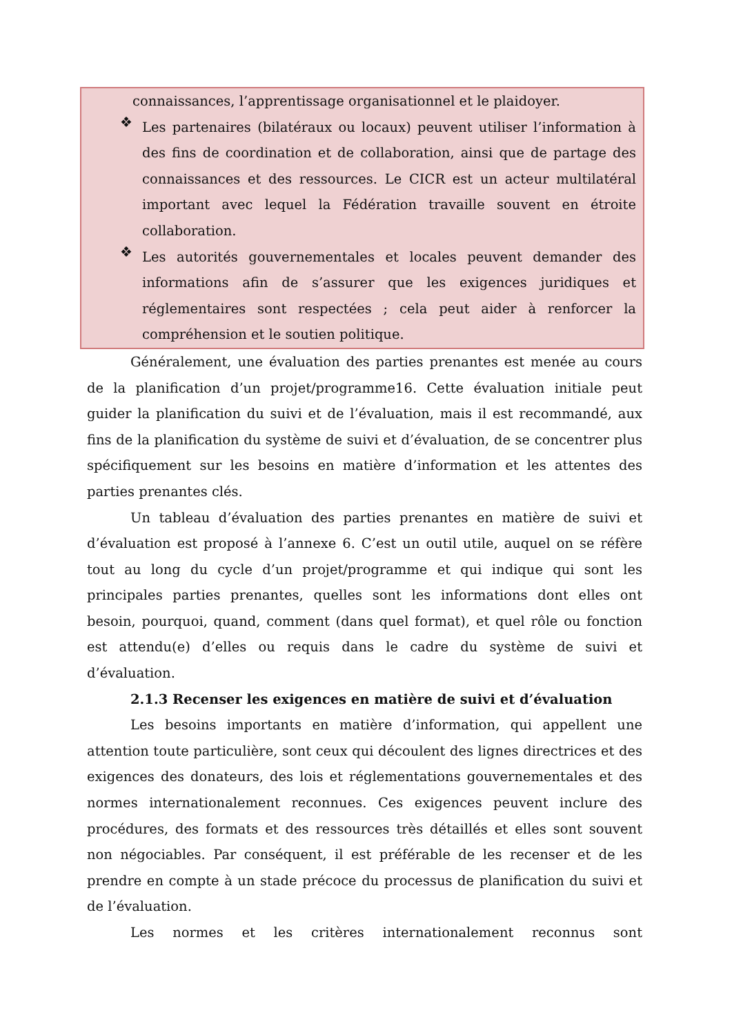connaissances, l’apprentissage organisationnel et le plaidoyer.
❖
Les partenaires (bilatéraux ou locaux) peuvent utiliser l’information à des fins de coordination et de collaboration, ainsi que de partage des connaissances et des ressources. Le CICR est un acteur multilatéral important avec lequel la Fédération travaille souvent en étroite collaboration.
❖
Les autorités gouvernementales et locales peuvent demander des informations afin de s’assurer que les exigences juridiques et réglementaires sont respectées ; cela peut aider à renforcer la compréhension et le soutien politique.
Généralement, une évaluation des parties prenantes est menée au cours de la planification d’un projet/programme16. Cette évaluation initiale peut guider la planification du suivi et de l’évaluation, mais il est recommandé, aux fins de la planification du système de suivi et d’évaluation, de se concentrer plus spécifiquement sur les besoins en matière d’information et les attentes des parties prenantes clés.
Un tableau d’évaluation des parties prenantes en matière de suivi et d’évaluation est proposé à l’annexe 6. C’est un outil utile, auquel on se réfère tout au long du cycle d’un projet/programme et qui indique qui sont les principales parties prenantes, quelles sont les informations dont elles ont besoin, pourquoi, quand, comment (dans quel format), et quel rôle ou fonction est attendu(e) d’elles ou requis dans le cadre du système de suivi et d’évaluation.
2.1.3 Recenser les exigences en matière de suivi et d’évaluation
Les besoins importants en matière d’information, qui appellent une attention toute particulière, sont ceux qui découlent des lignes directrices et des exigences des donateurs, des lois et réglementations gouvernementales et des normes internationalement reconnues. Ces exigences peuvent inclure des procédures, des formats et des ressources très détaillés et elles sont souvent non négociables. Par conséquent, il est préférable de les recenser et de les prendre en compte à un stade précoce du processus de planification du suivi et de l’évaluation.
Les normes et les critères internationalement reconnus sont